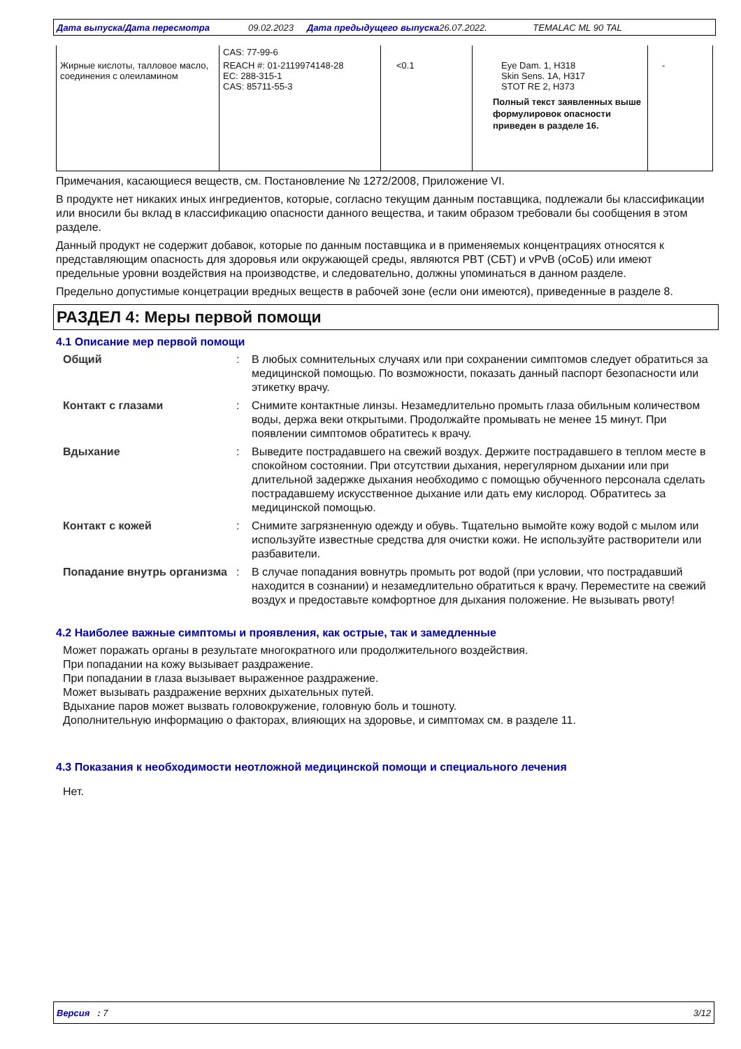Дата выпуска/Дата пересмотра 09.02.2023 Дата предыдущего выпуска 26.07.2022. TEMALAC ML 90 TAL
| | CAS: 77-99-6 | | | |
| Жирные кислоты, талловое масло, соединения с олеиламином | REACH #: 01-2119974148-28 EC: 288-315-1 CAS: 85711-55-3 | <0.1 | Eye Dam. 1, H318 Skin Sens. 1A, H317 STOT RE 2, H373 Полный текст заявленных выше формулировок опасности приведен в разделе 16. | - |
Примечания, касающиеся веществ, см. Постановление № 1272/2008, Приложение VI.
В продукте нет никаких иных ингредиентов, которые, согласно текущим данным поставщика, подлежали бы классификации или вносили бы вклад в классификацию опасности данного вещества, и таким образом требовали бы сообщения в этом разделе.
Данный продукт не содержит добавок, которые по данным поставщика и в применяемых концентрациях относятся к представляющим опасность для здоровья или окружающей среды, являются PBT (СБТ) и vPvB (оСоБ) или имеют предельные уровни воздействия на производстве, и следовательно, должны упоминаться в данном разделе.
Предельно допустимые концетрации вредных веществ в рабочей зоне (если они имеются), приведенные в разделе 8.
РАЗДЕЛ 4: Меры первой помощи
4.1 Описание мер первой помощи
| Общий | : | В любых сомнительных случаях или при сохранении симптомов следует обратиться за медицинской помощью. По возможности, показать данный паспорт безопасности или этикетку врачу. |
| Контакт с глазами | : | Снимите контактные линзы. Незамедлительно промыть глаза обильным количеством воды, держа веки открытыми. Продолжайте промывать не менее 15 минут. При появлении симптомов обратитесь к врачу. |
| Вдыхание | : | Выведите пострадавшего на свежий воздух. Держите пострадавшего в теплом месте в спокойном состоянии. При отсутствии дыхания, нерегулярном дыхании или при длительной задержке дыхания необходимо с помощью обученного персонала сделать пострадавшему искусственное дыхание или дать ему кислород. Обратитесь за медицинской помощью. |
| Контакт с кожей | : | Снимите загрязненную одежду и обувь. Тщательно вымойте кожу водой с мылом или используйте известные средства для очистки кожи. Не используйте растворители или разбавители. |
| Попадание внутрь организма | : | В случае попадания вовнутрь промыть рот водой (при условии, что пострадавший находится в сознании) и незамедлительно обратиться к врачу. Переместите на свежий воздух и предоставьте комфортное для дыхания положение. Не вызывать рвоту! |
4.2 Наиболее важные симптомы и проявления, как острые, так и замедленные
Может поражать органы в результате многократного или продолжительного воздействия.
При попадании на кожу вызывает раздражение.
При попадании в глаза вызывает выраженное раздражение.
Может вызывать раздражение верхних дыхательных путей.
Вдыхание паров может вызвать головокружение, головную боль и тошноту.
Дополнительную информацию о факторах, влияющих на здоровье, и симптомах см. в разделе 11.
4.3 Показания к необходимости неотложной медицинской помощи и специального лечения
Нет.
Версия : 7 3/12